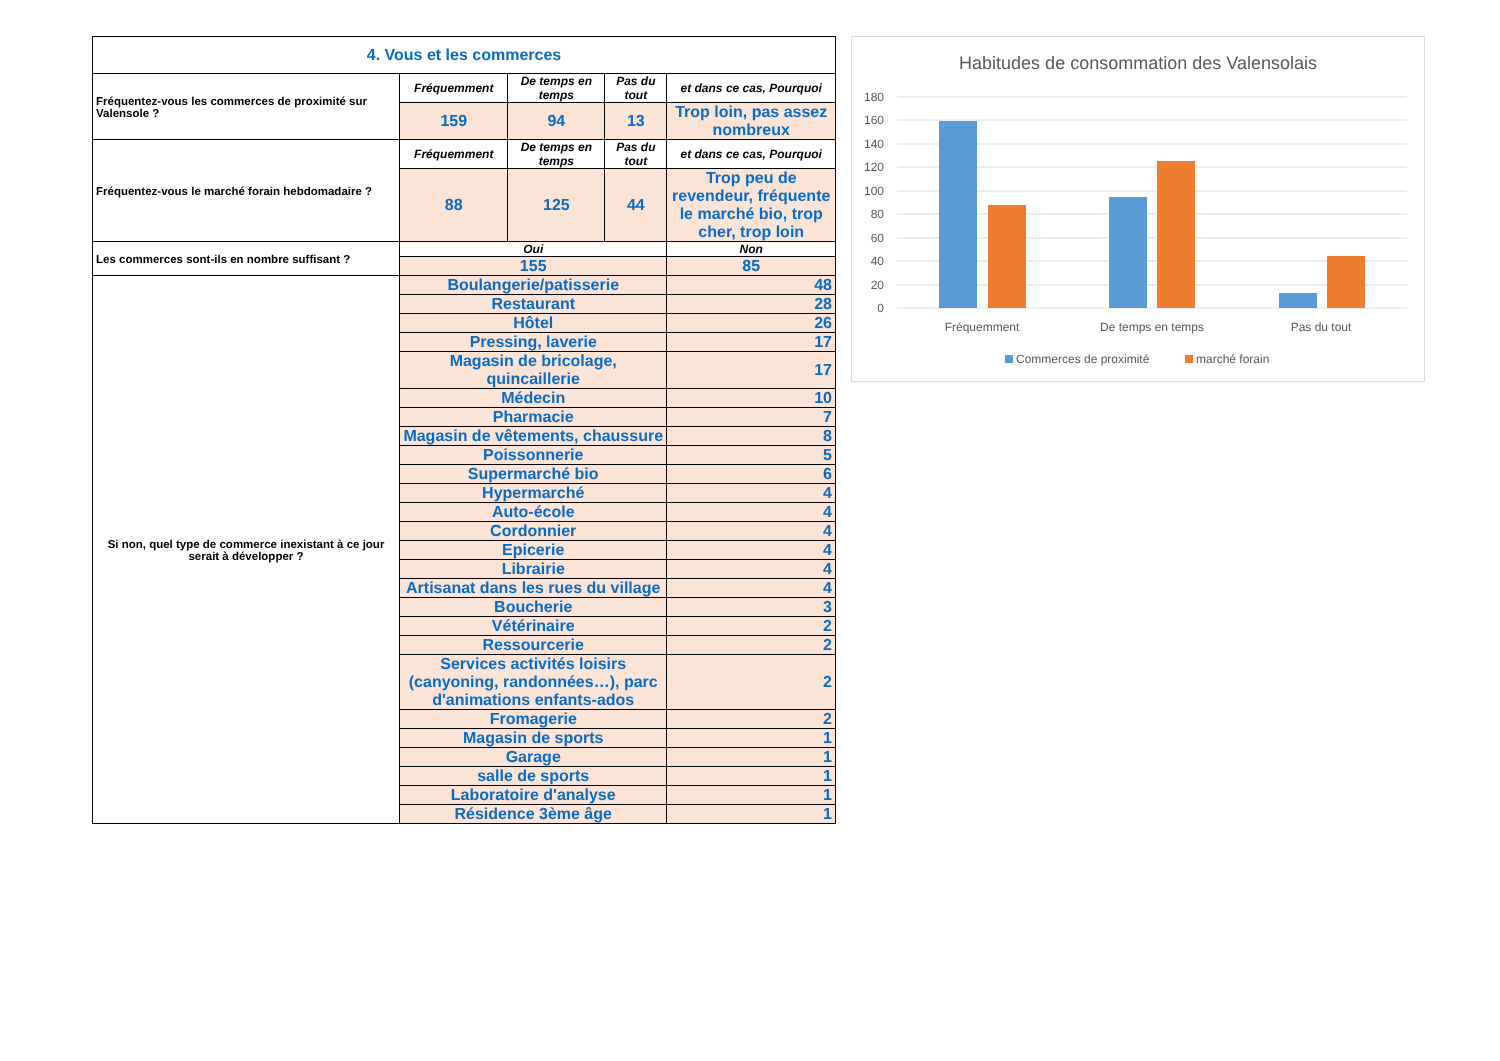| 4. Vous et les commerces | | | | |
| Fréquentez-vous les commerces de proximité sur Valensole ? | Fréquemment | De temps en temps | Pas du tout | et dans ce cas, Pourquoi |
| | 159 | 94 | 13 | Trop loin, pas assez nombreux |
| Fréquentez-vous le marché forain hebdomadaire ? | Fréquemment | De temps en temps | Pas du tout | et dans ce cas, Pourquoi |
| | 88 | 125 | 44 | Trop peu de revendeur, fréquente le marché bio, trop cher, trop loin |
| Les commerces sont-ils en nombre suffisant ? | Oui | | | Non |
| | 155 | | | 85 |
| Si non, quel type de commerce inexistant à ce jour serait à développer ? | Boulangerie/patisserie | | | 48 |
| | Restaurant | | | 28 |
| | Hôtel | | | 26 |
| | Pressing, laverie | | | 17 |
| | Magasin de bricolage, quincaillerie | | | 17 |
| | Médecin | | | 10 |
| | Pharmacie | | | 7 |
| | Magasin de vêtements, chaussure | | | 8 |
| | Poissonnerie | | | 5 |
| | Supermarché bio | | | 6 |
| | Hypermarché | | | 4 |
| | Auto-école | | | 4 |
| | Cordonnier | | | 4 |
| | Epicerie | | | 4 |
| | Librairie | | | 4 |
| | Artisanat dans les rues du village | | | 4 |
| | Boucherie | | | 3 |
| | Vétérinaire | | | 2 |
| | Ressourcerie | | | 2 |
| | Services activités loisirs (canyoning, randonnées…), parc d'animations enfants-ados | | | 2 |
| | Fromagerie | | | 2 |
| | Magasin de sports | | | 1 |
| | Garage | | | 1 |
| | salle de sports | | | 1 |
| | Laboratoire d'analyse | | | 1 |
| | Résidence 3ème âge | | | 1 |
Habitudes de consommation des Valensolais
180
160
140
120
100
80
60
40
20
0
Fréquemment
De temps en temps
Pas du tout
Commerces de proximité
marché forain